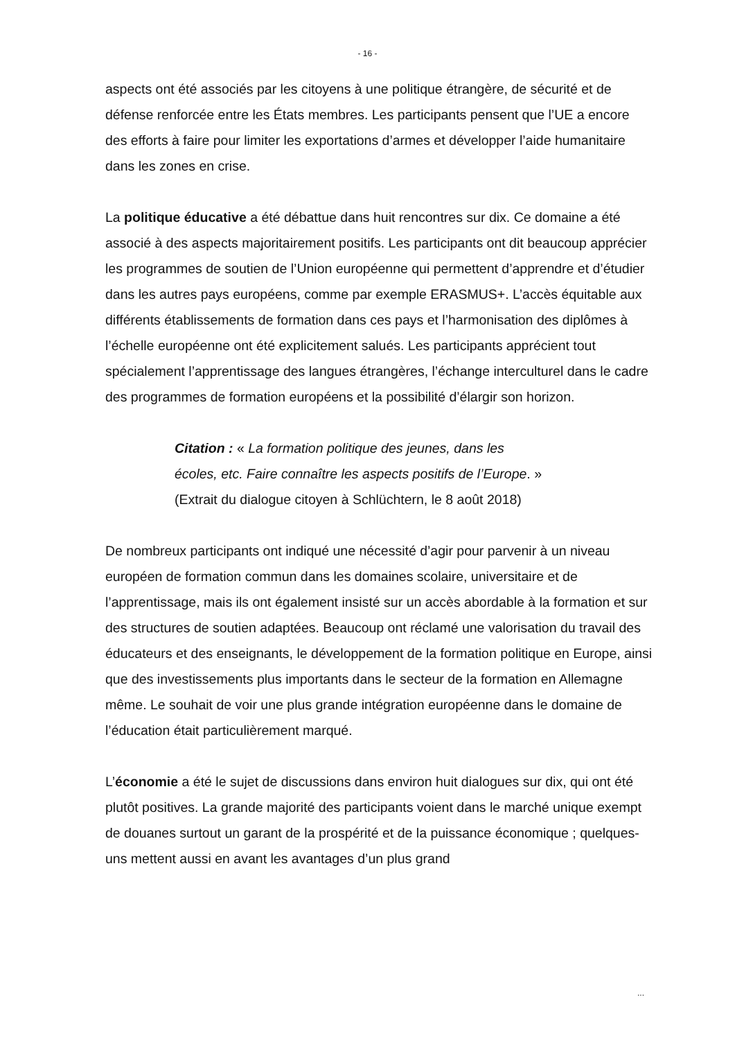- 16 -
aspects ont été associés par les citoyens à une politique étrangère, de sécurité et de défense renforcée entre les États membres. Les participants pensent que l’UE a encore des efforts à faire pour limiter les exportations d’armes et développer l’aide humanitaire dans les zones en crise.
La politique éducative a été débattue dans huit rencontres sur dix. Ce domaine a été associé à des aspects majoritairement positifs. Les participants ont dit beaucoup apprécier les programmes de soutien de l’Union européenne qui permettent d’apprendre et d’étudier dans les autres pays européens, comme par exemple ERASMUS+. L’accès équitable aux différents établissements de formation dans ces pays et l’harmonisation des diplômes à l’échelle européenne ont été explicitement salués. Les participants apprécient tout spécialement l’apprentissage des langues étrangères, l’échange interculturel dans le cadre des programmes de formation européens et la possibilité d’élargir son horizon.
Citation : « La formation politique des jeunes, dans les écoles, etc. Faire connaître les aspects positifs de l’Europe. » (Extrait du dialogue citoyen à Schlüchtern, le 8 août 2018)
De nombreux participants ont indiqué une nécessité d’agir pour parvenir à un niveau européen de formation commun dans les domaines scolaire, universitaire et de l’apprentissage, mais ils ont également insisté sur un accès abordable à la formation et sur des structures de soutien adaptées. Beaucoup ont réclamé une valorisation du travail des éducateurs et des enseignants, le développement de la formation politique en Europe, ainsi que des investissements plus importants dans le secteur de la formation en Allemagne même. Le souhait de voir une plus grande intégration européenne dans le domaine de l’éducation était particulièrement marqué.
L’économie a été le sujet de discussions dans environ huit dialogues sur dix, qui ont été plutôt positives. La grande majorité des participants voient dans le marché unique exempt de douanes surtout un garant de la prospérité et de la puissance économique ; quelques-uns mettent aussi en avant les avantages d’un plus grand
...